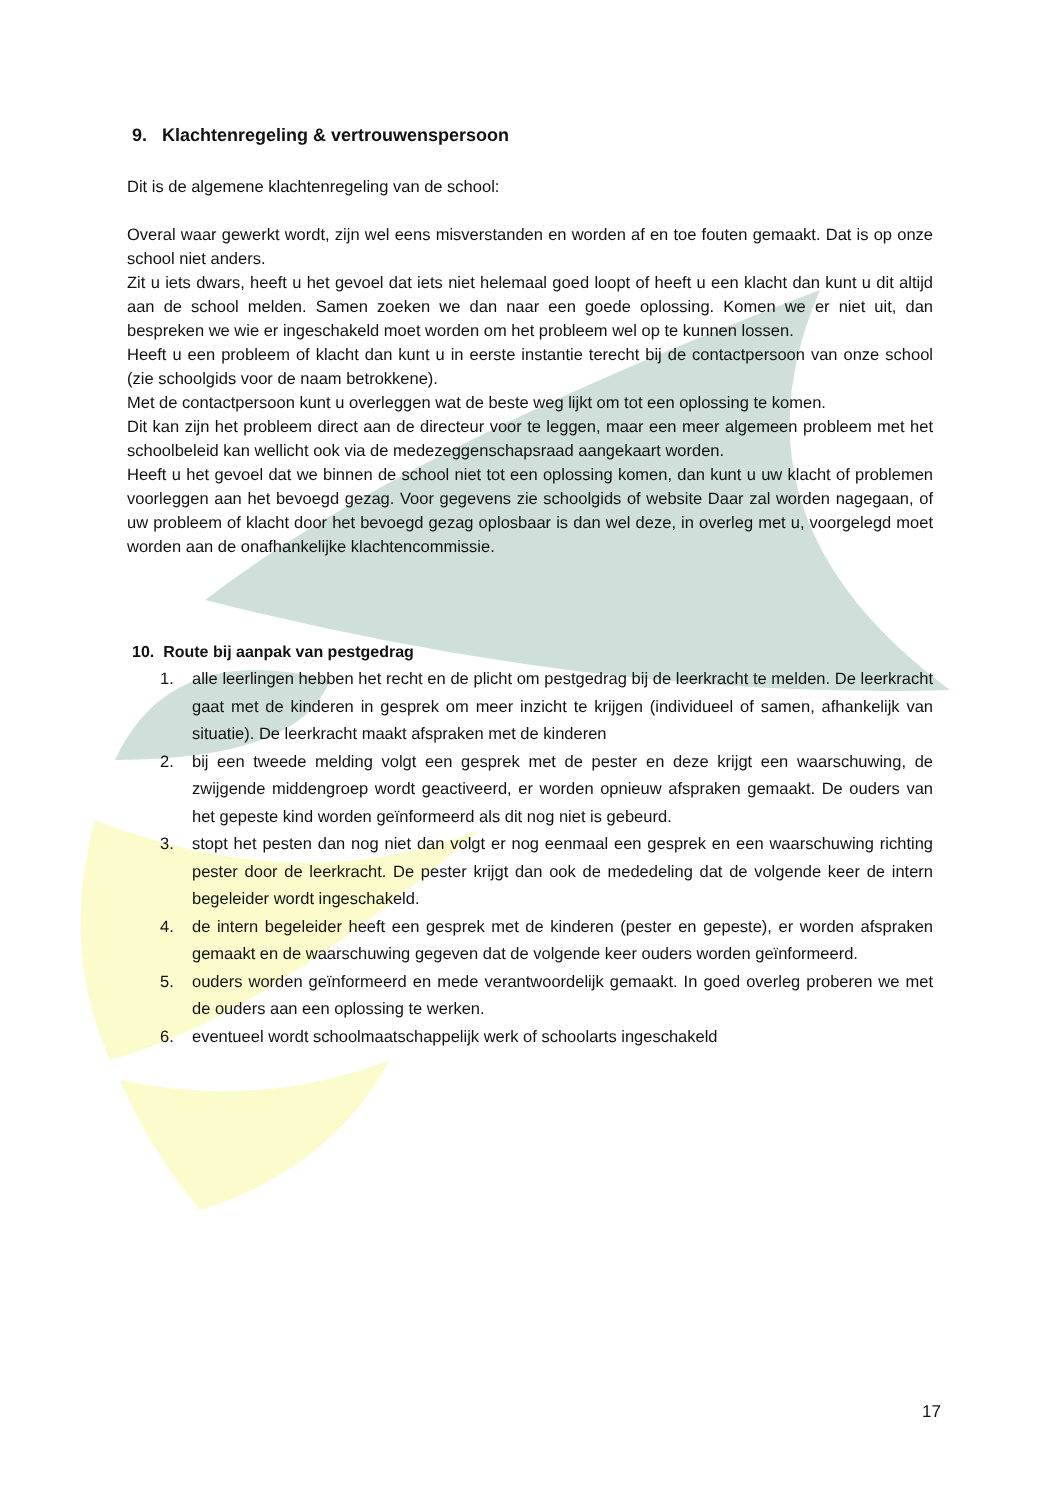9. Klachtenregeling & vertrouwenspersoon
Dit is de algemene klachtenregeling van de school:
Overal waar gewerkt wordt, zijn wel eens misverstanden en worden af en toe fouten gemaakt. Dat is op onze school niet anders.
Zit u iets dwars, heeft u het gevoel dat iets niet helemaal goed loopt of heeft u een klacht dan kunt u dit altijd aan de school melden. Samen zoeken we dan naar een goede oplossing. Komen we er niet uit, dan bespreken we wie er ingeschakeld moet worden om het probleem wel op te kunnen lossen.
Heeft u een probleem of klacht dan kunt u in eerste instantie terecht bij de contactpersoon van onze school (zie schoolgids voor de naam betrokkene).
Met de contactpersoon kunt u overleggen wat de beste weg lijkt om tot een oplossing te komen.
Dit kan zijn het probleem direct aan de directeur voor te leggen, maar een meer algemeen probleem met het schoolbeleid kan wellicht ook via de medezeggenschapsraad aangekaart worden.
Heeft u het gevoel dat we binnen de school niet tot een oplossing komen, dan kunt u uw klacht of problemen voorleggen aan het bevoegd gezag. Voor gegevens zie schoolgids of website Daar zal worden nagegaan, of uw probleem of klacht door het bevoegd gezag oplosbaar is dan wel deze, in overleg met u, voorgelegd moet worden aan de onafhankelijke klachtencommissie.
10. Route bij aanpak van pestgedrag
1. alle leerlingen hebben het recht en de plicht om pestgedrag bij de leerkracht te melden. De leerkracht gaat met de kinderen in gesprek om meer inzicht te krijgen (individueel of samen, afhankelijk van situatie). De leerkracht maakt afspraken met de kinderen
2. bij een tweede melding volgt een gesprek met de pester en deze krijgt een waarschuwing, de zwijgende middengroep wordt geactiveerd, er worden opnieuw afspraken gemaakt. De ouders van het gepeste kind worden geïnformeerd als dit nog niet is gebeurd.
3. stopt het pesten dan nog niet dan volgt er nog eenmaal een gesprek en een waarschuwing richting pester door de leerkracht. De pester krijgt dan ook de mededeling dat de volgende keer de intern begeleider wordt ingeschakeld.
4. de intern begeleider heeft een gesprek met de kinderen (pester en gepeste), er worden afspraken gemaakt en de waarschuwing gegeven dat de volgende keer ouders worden geïnformeerd.
5. ouders worden geïnformeerd en mede verantwoordelijk gemaakt. In goed overleg proberen we met de ouders aan een oplossing te werken.
6. eventueel wordt schoolmaatschappelijk werk of schoolarts ingeschakeld
17